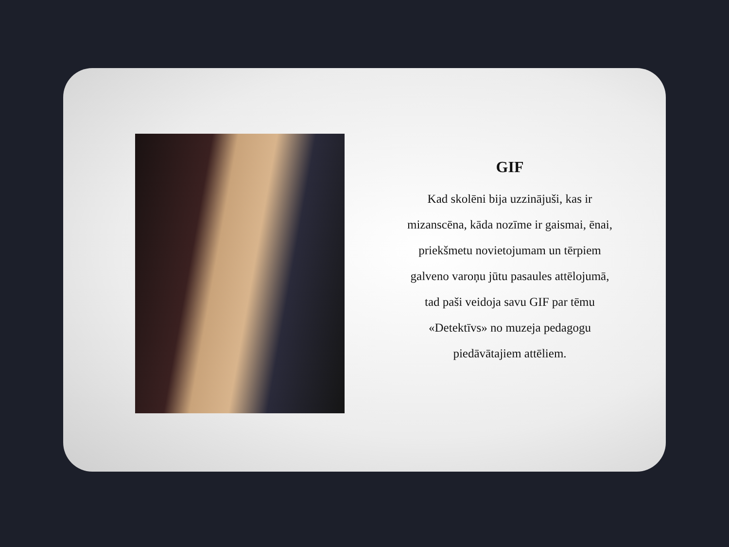GIF
Kad skolēni bija uzzinājuši, kas ir mizanscēna, kāda nozīme ir gaismai, ēnai, priekšmetu novietojumam un tērpiem galveno varoņu jūtu pasaules attēlojumā, tad paši veidoja savu GIF par tēmu «Detektīvs» no muzeja pedagogu piedāvātajiem attēliem.